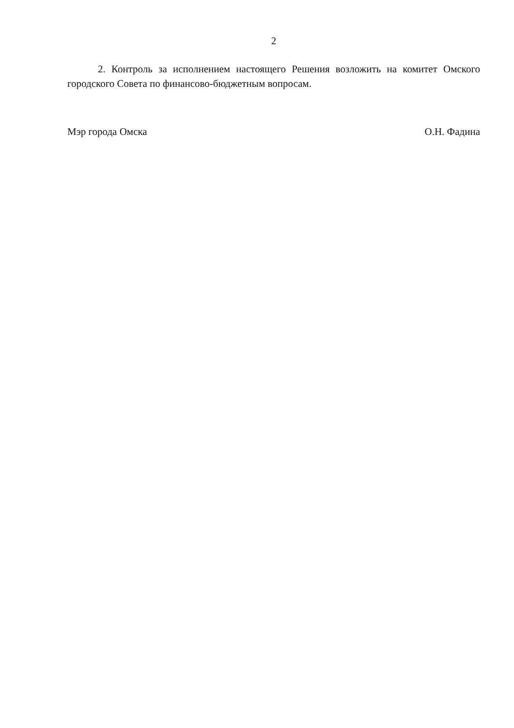2
2. Контроль за исполнением настоящего Решения возложить на комитет Омского городского Совета по финансово-бюджетным вопросам.
Мэр города Омска О.Н. Фадина